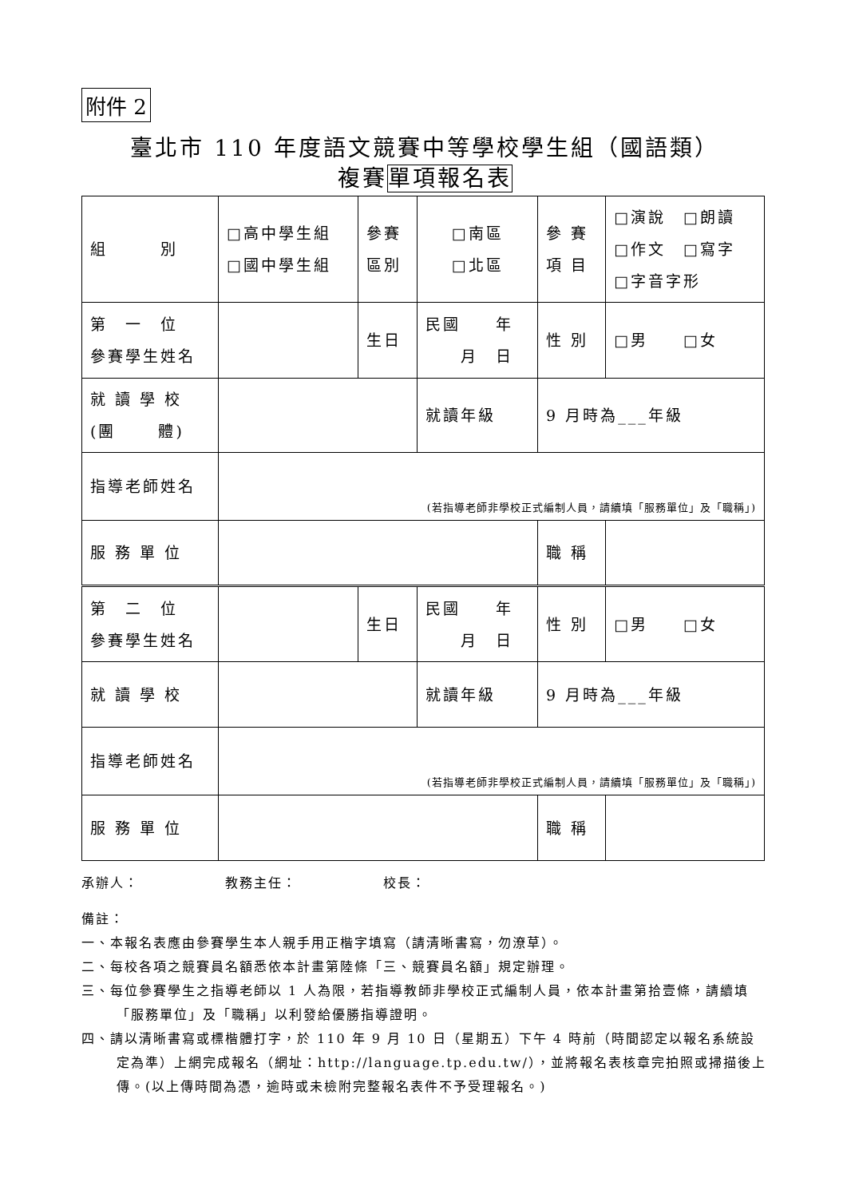附件 2
臺北市 110 年度語文競賽中等學校學生組（國語類）
複賽單項報名表
| 組 別 | □高中學生組 □國中學生組 | 參賽 區別 | □南區 □北區 | 參 賽 項 目 | □演說 □朗讀 □作文 □寫字 □字音字形 |
| 第 一 位 參賽學生姓名 | | 生日 | 民國 年 月 日 | 性 別 | □男 □女 |
| 就 讀 學 校 (團 體) | | | 就讀年級 | 9 月時為___年級 | |
| 指導老師姓名 | (若指導老師非學校正式編制人員，請續填「服務單位」及「職稱」) | | | | |
| 服 務 單 位 | | | | 職 稱 | |
| 第 二 位 參賽學生姓名 | | 生日 | 民國 年 月 日 | 性 別 | □男 □女 |
| 就 讀 學 校 | | | 就讀年級 | 9 月時為___年級 | |
| 指導老師姓名 | (若指導老師非學校正式編制人員，請續填「服務單位」及「職稱」) | | | | |
| 服 務 單 位 | | | | 職 稱 | |
承辦人：　　　　　　教務主任：　　　　　　校長：
備註：
一、本報名表應由參賽學生本人親手用正楷字填寫（請清晰書寫，勿潦草）。
二、每校各項之競賽員名額悉依本計畫第陸條「三、競賽員名額」規定辦理。
三、每位參賽學生之指導老師以 1 人為限，若指導教師非學校正式編制人員，依本計畫第拾壹條，請續填「服務單位」及「職稱」以利發給優勝指導證明。
四、請以清晰書寫或標楷體打字，於 110 年 9 月 10 日（星期五）下午 4 時前（時間認定以報名系統設定為準）上網完成報名（網址：http://language.tp.edu.tw/），並將報名表核章完拍照或掃描後上傳。(以上傳時間為憑，逾時或未檢附完整報名表件不予受理報名。)